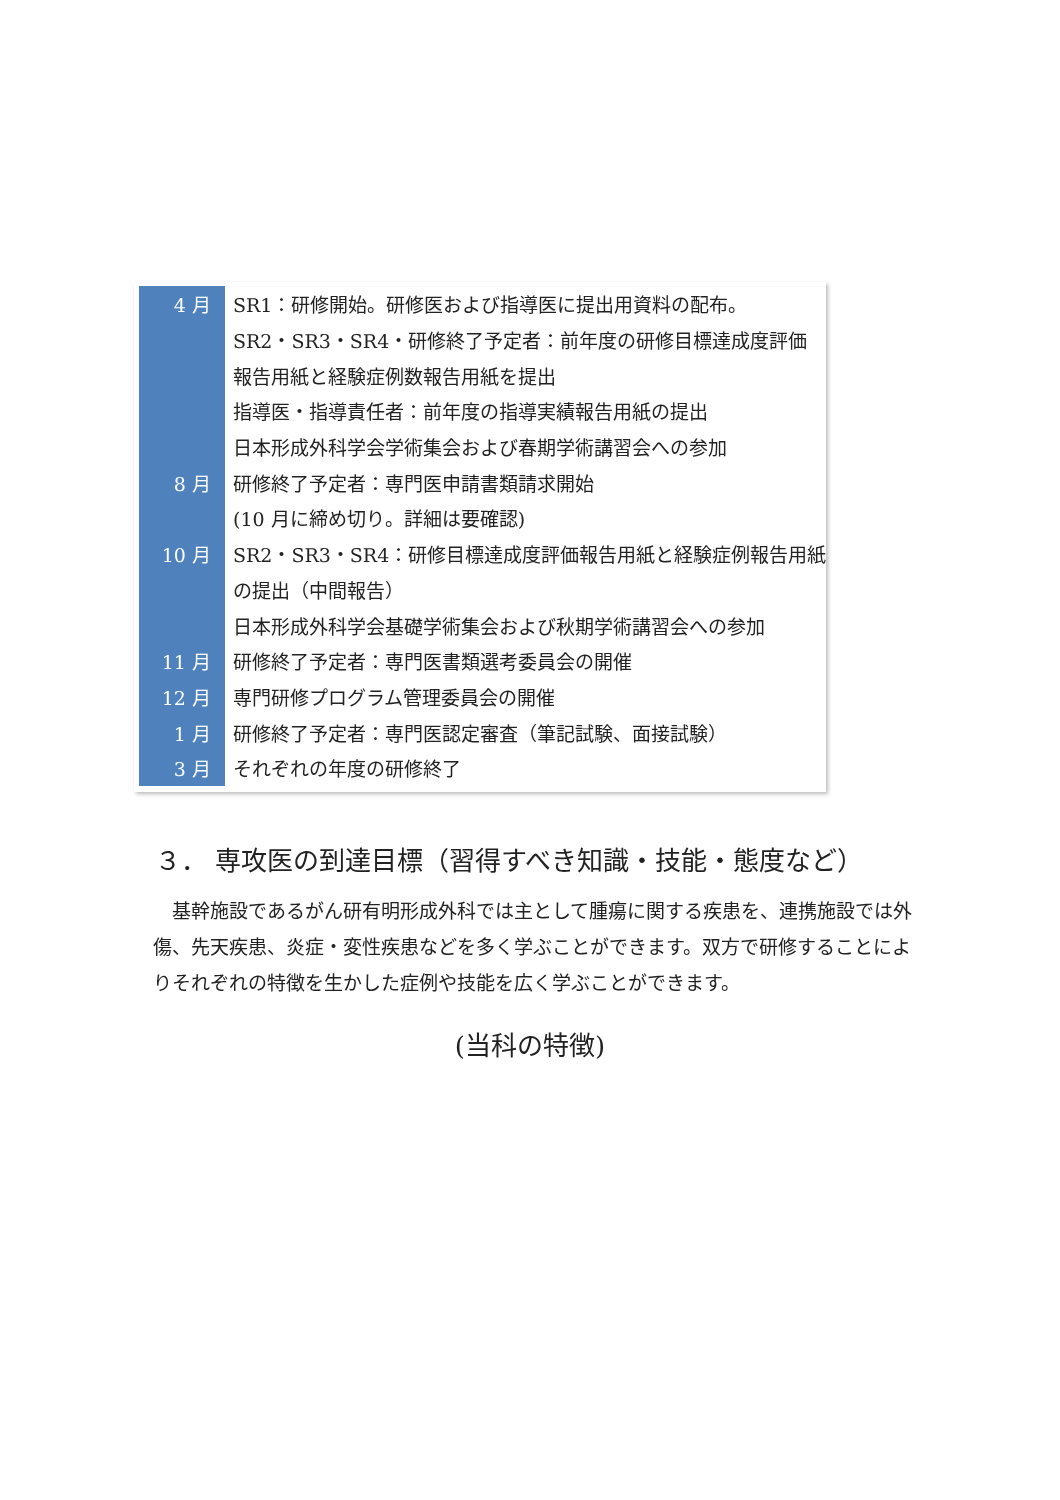| 4 月 | SR1：研修開始。研修医および指導医に提出用資料の配布。 |
| | SR2・SR3・SR4・研修終了予定者：前年度の研修目標達成度評価 |
| | 報告用紙と経験症例数報告用紙を提出 |
| | 指導医・指導責任者：前年度の指導実績報告用紙の提出 |
| | 日本形成外科学会学術集会および春期学術講習会への参加 |
| 8 月 | 研修終了予定者：専門医申請書類請求開始 |
| | (10 月に締め切り。詳細は要確認) |
| 10 月 | SR2・SR3・SR4：研修目標達成度評価報告用紙と経験症例報告用紙 |
| | の提出（中間報告） |
| | 日本形成外科学会基礎学術集会および秋期学術講習会への参加 |
| 11 月 | 研修終了予定者：専門医書類選考委員会の開催 |
| 12 月 | 専門研修プログラム管理委員会の開催 |
| 1 月 | 研修終了予定者：専門医認定審査（筆記試験、面接試験） |
| 3 月 | それぞれの年度の研修終了 |
３． 専攻医の到達目標（習得すべき知識・技能・態度など）
　基幹施設であるがん研有明形成外科では主として腫瘍に関する疾患を、連携施設では外傷、先天疾患、炎症・変性疾患などを多く学ぶことができます。双方で研修することによりそれぞれの特徴を生かした症例や技能を広く学ぶことができます。
(当科の特徴)